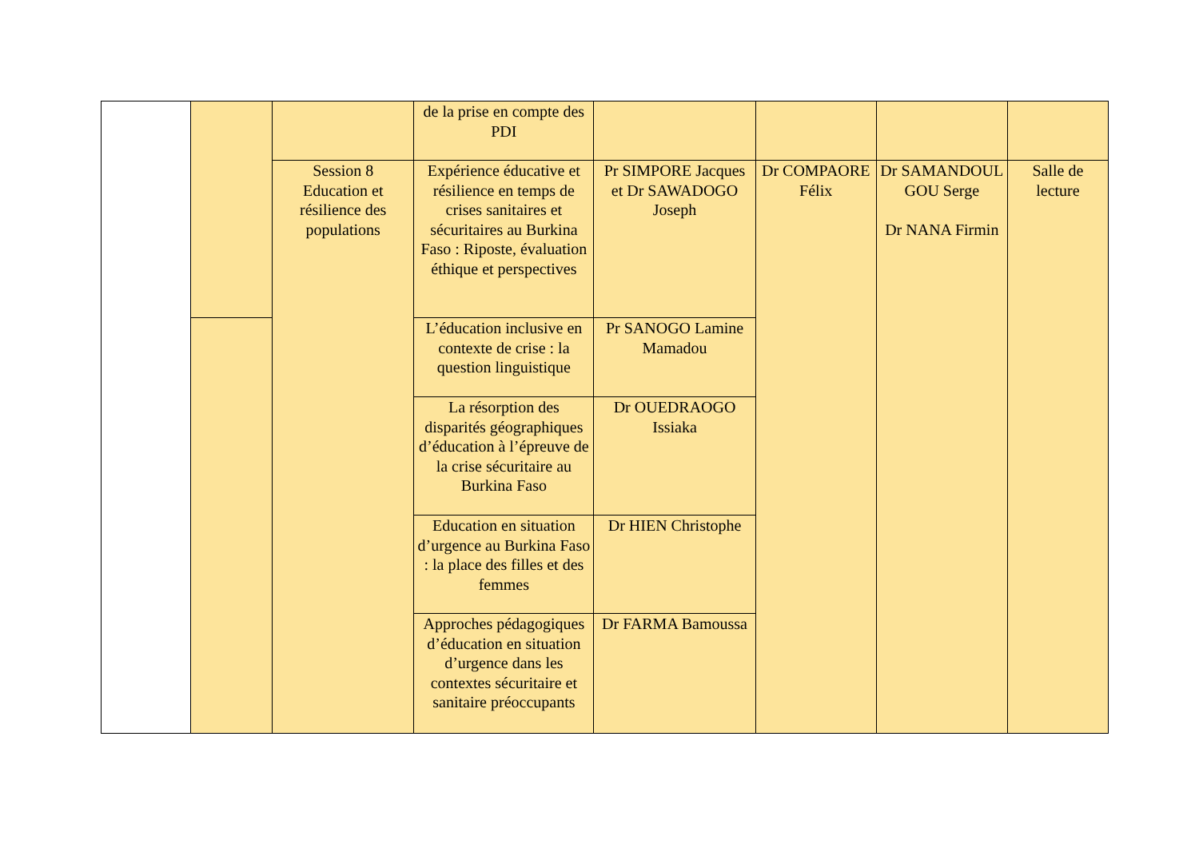| | | | de la prise en compte des PDI | | | | |
| | | Session 8 Education et résilience des populations | Expérience éducative et résilience en temps de crises sanitaires et sécuritaires au Burkina Faso : Riposte, évaluation éthique et perspectives | Pr SIMPORE Jacques et Dr SAWADOGO Joseph | Dr COMPAORE Félix | Dr SAMANDOUL GOU Serge Dr NANA Firmin | Salle de lecture |
| | | | L’éducation inclusive en contexte de crise : la question linguistique | Pr SANOGO Lamine Mamadou | | | |
| | | | La résorption des disparités géographiques d’éducation à l’épreuve de la crise sécuritaire au Burkina Faso | Dr OUEDRAOGO Issiaka | | | |
| | | | Education en situation d’urgence au Burkina Faso : la place des filles et des femmes | Dr HIEN Christophe | | | |
| | | | Approches pédagogiques d’éducation en situation d’urgence dans les contextes sécuritaire et sanitaire préoccupants | Dr FARMA Bamoussa | | | |